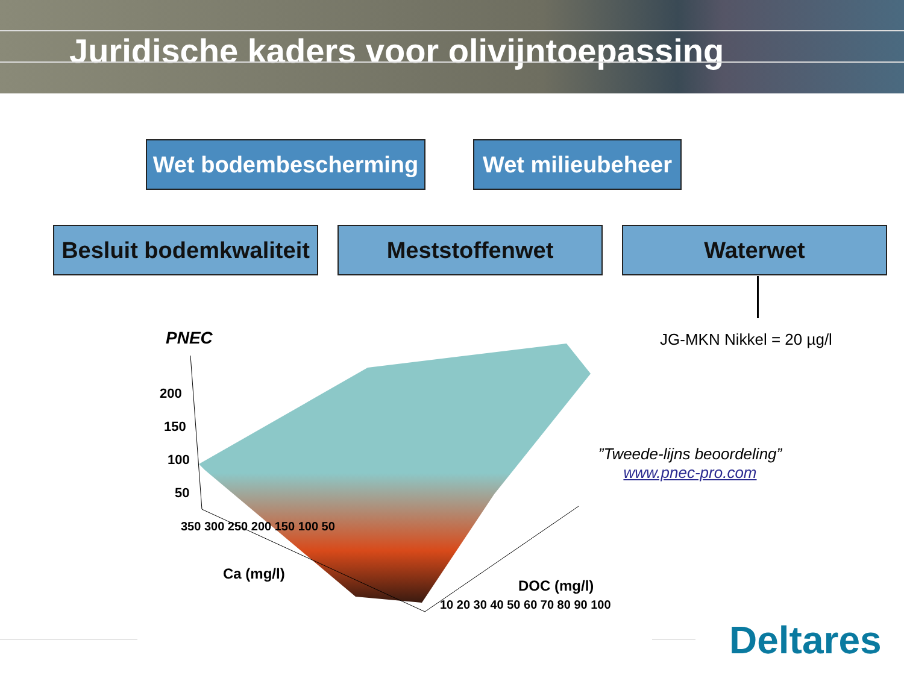Juridische kaders voor olivijntoepassing
Wet bodembescherming
Wet milieubeheer
Besluit bodemkwaliteit
Meststoffenwet Waterwet
JG-MKN Nikkel = 20 µg/l
PNEC
200
150
100
50
350 300 250 200 150 100 50
Ca (mg/l)
10 20 30 40 50 60 70 80 90 100
DOC (mg/l)
”Tweede-lijns beoordeling”
www.pnec-pro.com
Deltares